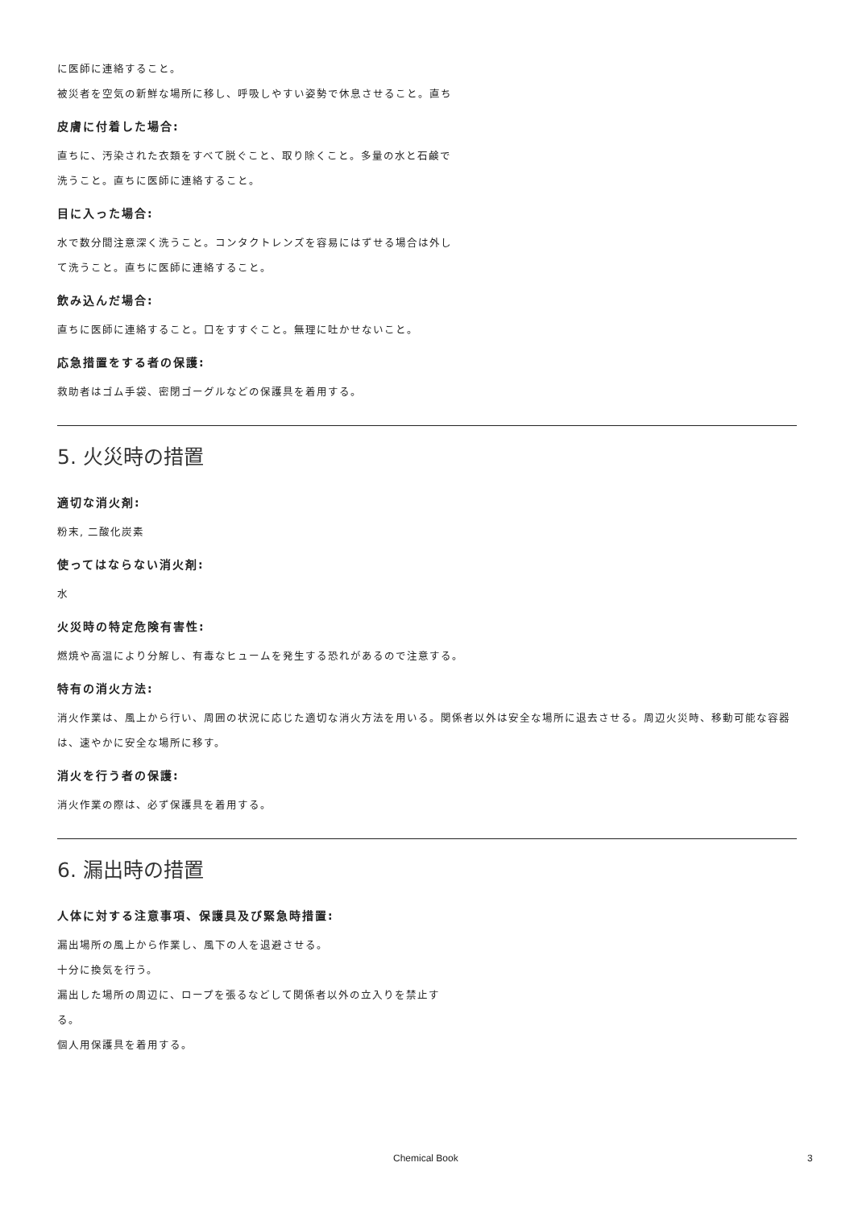に医師に連絡すること。
被災者を空気の新鮮な場所に移し、呼吸しやすい姿勢で休息させること。直ち
皮膚に付着した場合:
直ちに、汚染された衣類をすべて脱ぐこと、取り除くこと。多量の水と石鹸で洗うこと。直ちに医師に連絡すること。
目に入った場合:
水で数分間注意深く洗うこと。コンタクトレンズを容易にはずせる場合は外して洗うこと。直ちに医師に連絡すること。
飲み込んだ場合:
直ちに医師に連絡すること。口をすすぐこと。無理に吐かせないこと。
応急措置をする者の保護:
救助者はゴム手袋、密閉ゴーグルなどの保護具を着用する。
5. 火災時の措置
適切な消火剤:
粉末, 二酸化炭素
使ってはならない消火剤:
水
火災時の特定危険有害性:
燃焼や高温により分解し、有毒なヒュームを発生する恐れがあるので注意する。
特有の消火方法:
消火作業は、風上から行い、周囲の状況に応じた適切な消火方法を用いる。関係者以外は安全な場所に退去させる。周辺火災時、移動可能な容器は、速やかに安全な場所に移す。
消火を行う者の保護:
消火作業の際は、必ず保護具を着用する。
6. 漏出時の措置
人体に対する注意事項、保護具及び緊急時措置:
漏出場所の風上から作業し、風下の人を退避させる。
十分に換気を行う。
漏出した場所の周辺に、ロープを張るなどして関係者以外の立入りを禁止する。
個人用保護具を着用する。
Chemical Book 3